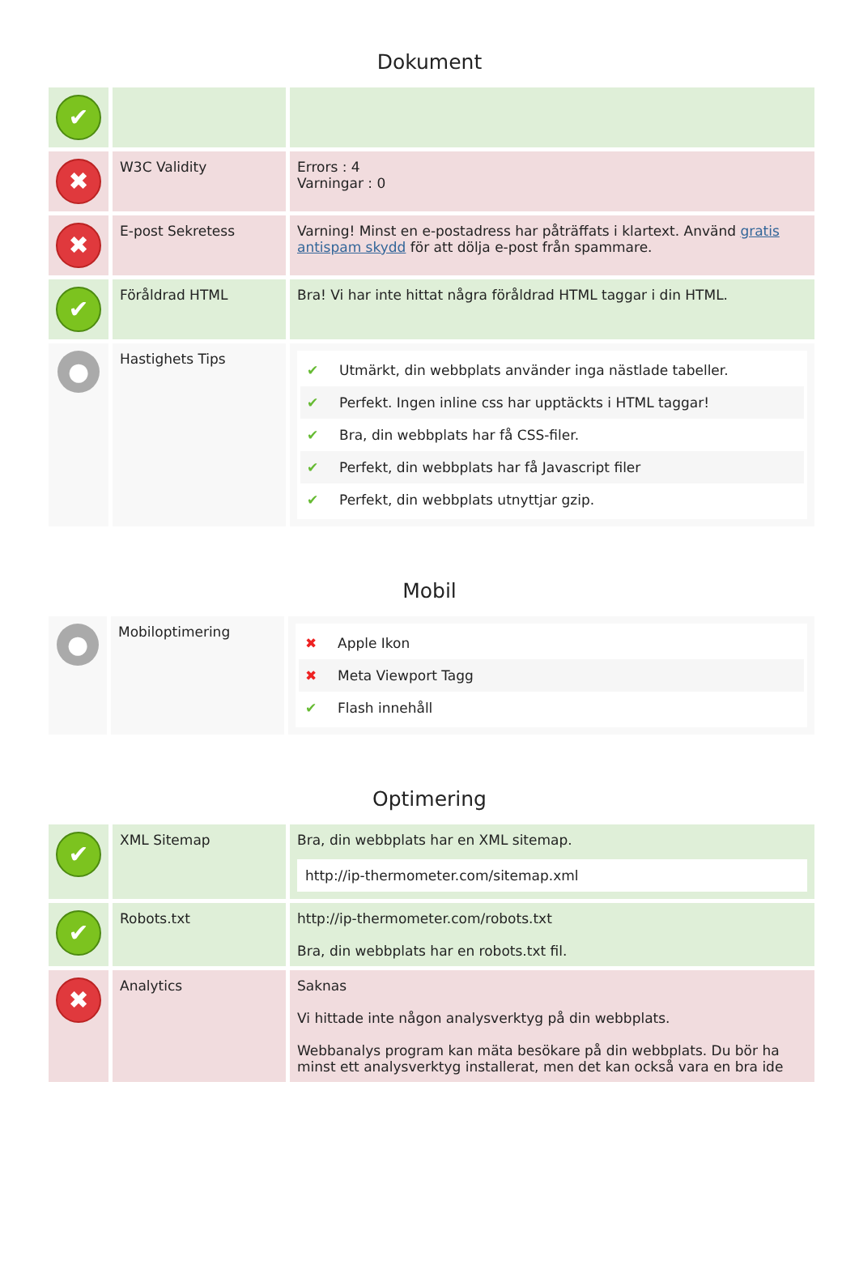Dokument
| ✔ | | |
| ✖ | W3C Validity | Errors : 4 Varningar : 0 |
| ✖ | E-post Sekretess | Varning! Minst en e-postadress har påträffats i klartext. Använd gratis antispam skydd för att dölja e-post från spammare. |
| ✔ | Föråldrad HTML | Bra! Vi har inte hittat några föråldrad HTML taggar i din HTML. |
| ● | Hastighets Tips | ✔ Utmärkt, din webbplats använder inga nästlade tabeller. ✔ Perfekt. Ingen inline css har upptäckts i HTML taggar! ✔ Bra, din webbplats har få CSS-filer. ✔ Perfekt, din webbplats har få Javascript filer ✔ Perfekt, din webbplats utnyttjar gzip. |
Mobil
| ● | Mobiloptimering | ✖ Apple Ikon ✖ Meta Viewport Tagg ✔ Flash innehåll |
Optimering
| ✔ | XML Sitemap | Bra, din webbplats har en XML sitemap. http://ip-thermometer.com/sitemap.xml |
| ✔ | Robots.txt | http://ip-thermometer.com/robots.txt Bra, din webbplats har en robots.txt fil. |
| ✖ | Analytics | Saknas Vi hittade inte någon analysverktyg på din webbplats. Webbanalys program kan mäta besökare på din webbplats. Du bör ha minst ett analysverktyg installerat, men det kan också vara en bra ide |